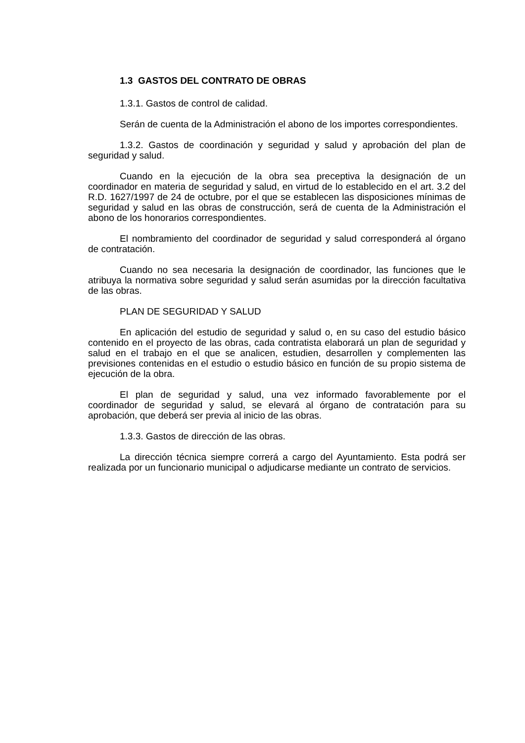1.3 GASTOS DEL CONTRATO DE OBRAS
1.3.1. Gastos de control de calidad.
Serán de cuenta de la Administración el abono de los importes correspondientes.
1.3.2. Gastos de coordinación y seguridad y salud y aprobación del plan de seguridad y salud.
Cuando en la ejecución de la obra sea preceptiva la designación de un coordinador en materia de seguridad y salud, en virtud de lo establecido en el art. 3.2 del R.D. 1627/1997 de 24 de octubre, por el que se establecen las disposiciones mínimas de seguridad y salud en las obras de construcción, será de cuenta de la Administración el abono de los honorarios correspondientes.
El nombramiento del coordinador de seguridad y salud corresponderá al órgano de contratación.
Cuando no sea necesaria la designación de coordinador, las funciones que le atribuya la normativa sobre seguridad y salud serán asumidas por la dirección facultativa de las obras.
PLAN DE SEGURIDAD Y SALUD
En aplicación del estudio de seguridad y salud o, en su caso del estudio básico contenido en el proyecto de las obras, cada contratista elaborará un plan de seguridad y salud en el trabajo en el que se analicen, estudien, desarrollen y complementen las previsiones contenidas en el estudio o estudio básico en función de su propio sistema de ejecución de la obra.
El plan de seguridad y salud, una vez informado favorablemente por el coordinador de seguridad y salud, se elevará al órgano de contratación para su aprobación, que deberá ser previa al inicio de las obras.
1.3.3. Gastos de dirección de las obras.
La dirección técnica siempre correrá a cargo del Ayuntamiento. Esta podrá ser realizada por un funcionario municipal o adjudicarse mediante un contrato de servicios.